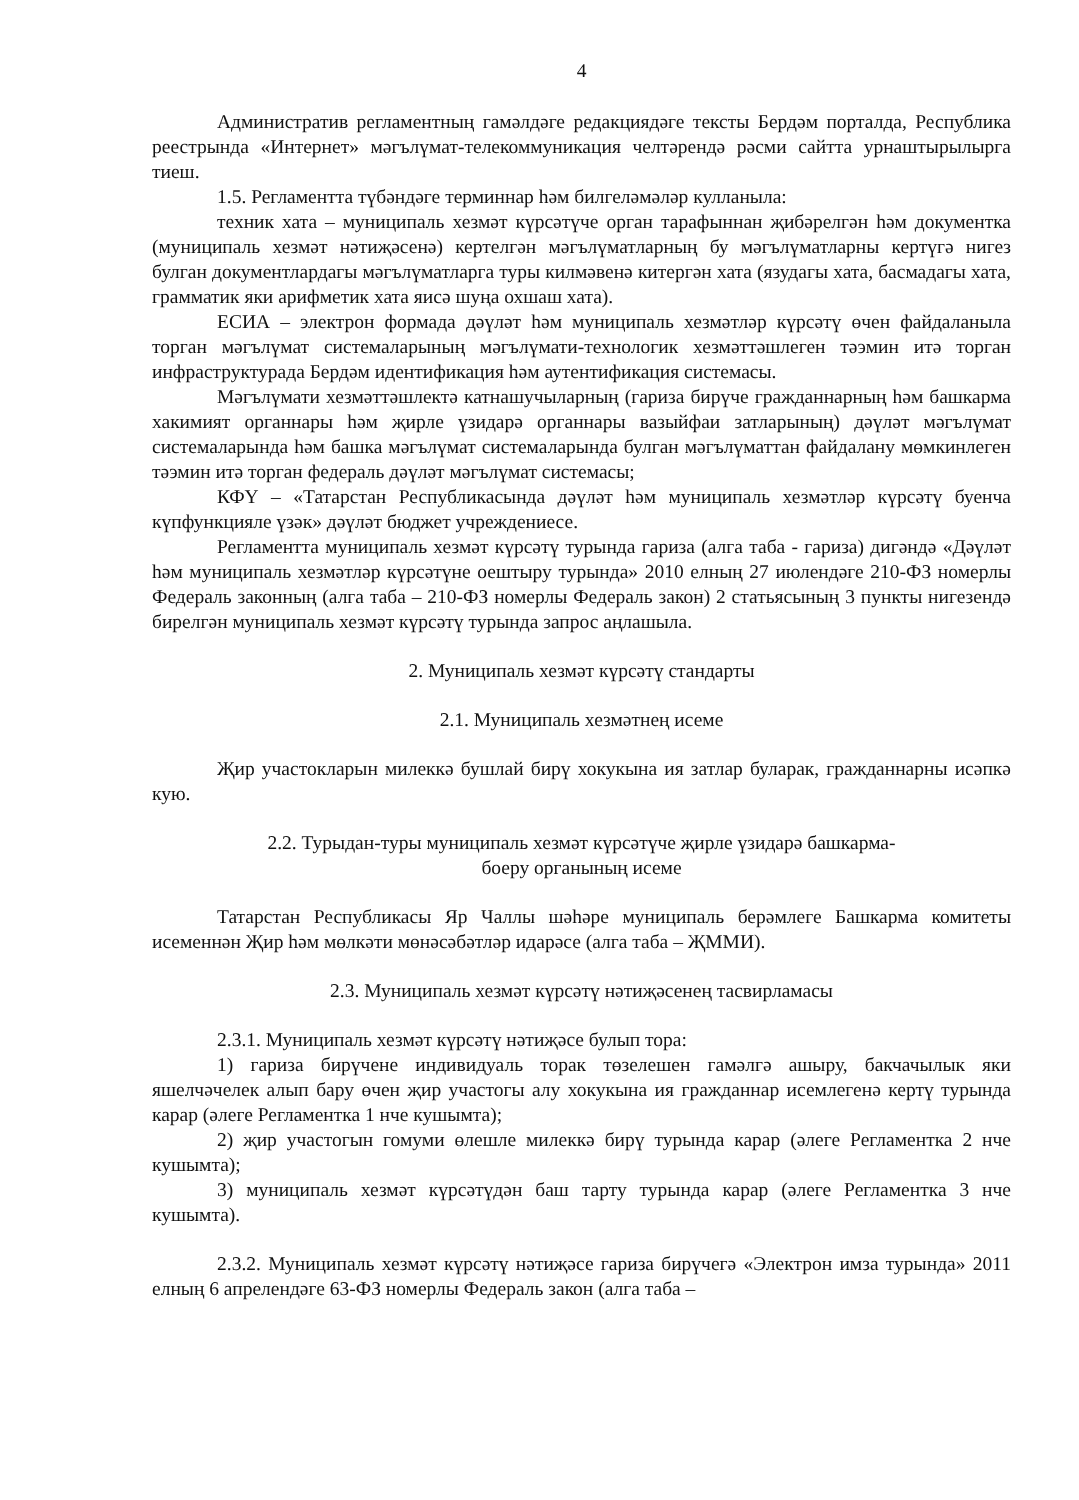4
Административ регламентның гамәлдәге редакциядәге тексты Бердәм порталда, Республика реестрында «Интернет» мәгълүмат-телекоммуникация челтәрендә рәсми сайтта урнаштырылырга тиеш.
1.5. Регламентта түбәндәге терминнар һәм билгеләмәләр кулланыла:
техник хата – муниципаль хезмәт күрсәтүче орган тарафыннан җибәрелгән һәм документка (муниципаль хезмәт нәтиҗәсенә) кертелгән мәгълүматларның бу мәгълүматларны кертүгә нигез булган документлардагы мәгълүматларга туры килмәвенә китергән хата (язудагы хата, басмадагы хата, грамматик яки арифметик хата яисә шуңа охшаш хата).
ЕСИА – электрон формада дәүләт һәм муниципаль хезмәтләр күрсәтү өчен файдаланыла торган мәгълүмат системаларының мәгълүмати-технологик хезмәттәшлеген тәэмин итә торган инфраструктурада Бердәм идентификация һәм аутентификация системасы.
Мәгълүмати хезмәттәшлектә катнашучыларның (гариза бирүче гражданнарның һәм башкарма хакимият органнары һәм җирле үзидарә органнары вазыйфаи затларының) дәүләт мәгълүмат системаларында һәм башка мәгълүмат системаларында булган мәгълүматтан файдалану мөмкинлеген тәэмин итә торган федераль дәүләт мәгълүмат системасы;
КФҮ – «Татарстан Республикасында дәүләт һәм муниципаль хезмәтләр күрсәтү буенча күпфункцияле үзәк» дәүләт бюджет учреждениесе.
Регламентта муниципаль хезмәт күрсәтү турында гариза (алга таба - гариза) дигәндә «Дәүләт һәм муниципаль хезмәтләр күрсәтүне оештыру турында» 2010 елның 27 июлендәге 210-ФЗ номерлы Федераль законның (алга таба – 210-ФЗ номерлы Федераль закон) 2 статьясының 3 пункты нигезендә бирелгән муниципаль хезмәт күрсәтү турында запрос аңлашыла.
2. Муниципаль хезмәт күрсәтү стандарты
2.1. Муниципаль хезмәтнең исеме
Җир участокларын милеккә бушлай бирү хокукына ия затлар буларак, гражданнарны исәпкә кую.
2.2. Турыдан-туры муниципаль хезмәт күрсәтүче җирле үзидарә башкарма-
боеру органының исеме
Татарстан Республикасы Яр Чаллы шәһәре муниципаль берәмлеге Башкарма комитеты исеменнән Җир һәм мөлкәти мөнәсәбәтләр идарәсе (алга таба – ҖММИ).
2.3. Муниципаль хезмәт күрсәтү нәтиҗәсенең тасвирламасы
2.3.1. Муниципаль хезмәт күрсәтү нәтиҗәсе булып тора:
1) гариза бирүчене индивидуаль торак төзелешен гамәлгә ашыру, бакчачылык яки яшелчәчелек алып бару өчен җир участогы алу хокукына ия гражданнар исемлегенә кертү турында карар (әлеге Регламентка 1 нче кушымта);
2) җир участогын гомуми өлешле милеккә бирү турында карар (әлеге Регламентка 2 нче кушымта);
3) муниципаль хезмәт күрсәтүдән баш тарту турында карар (әлеге Регламентка 3 нче кушымта).
2.3.2. Муниципаль хезмәт күрсәтү нәтиҗәсе гариза бирүчегә «Электрон имза турында» 2011 елның 6 апрелендәге 63-ФЗ номерлы Федераль закон (алга таба –